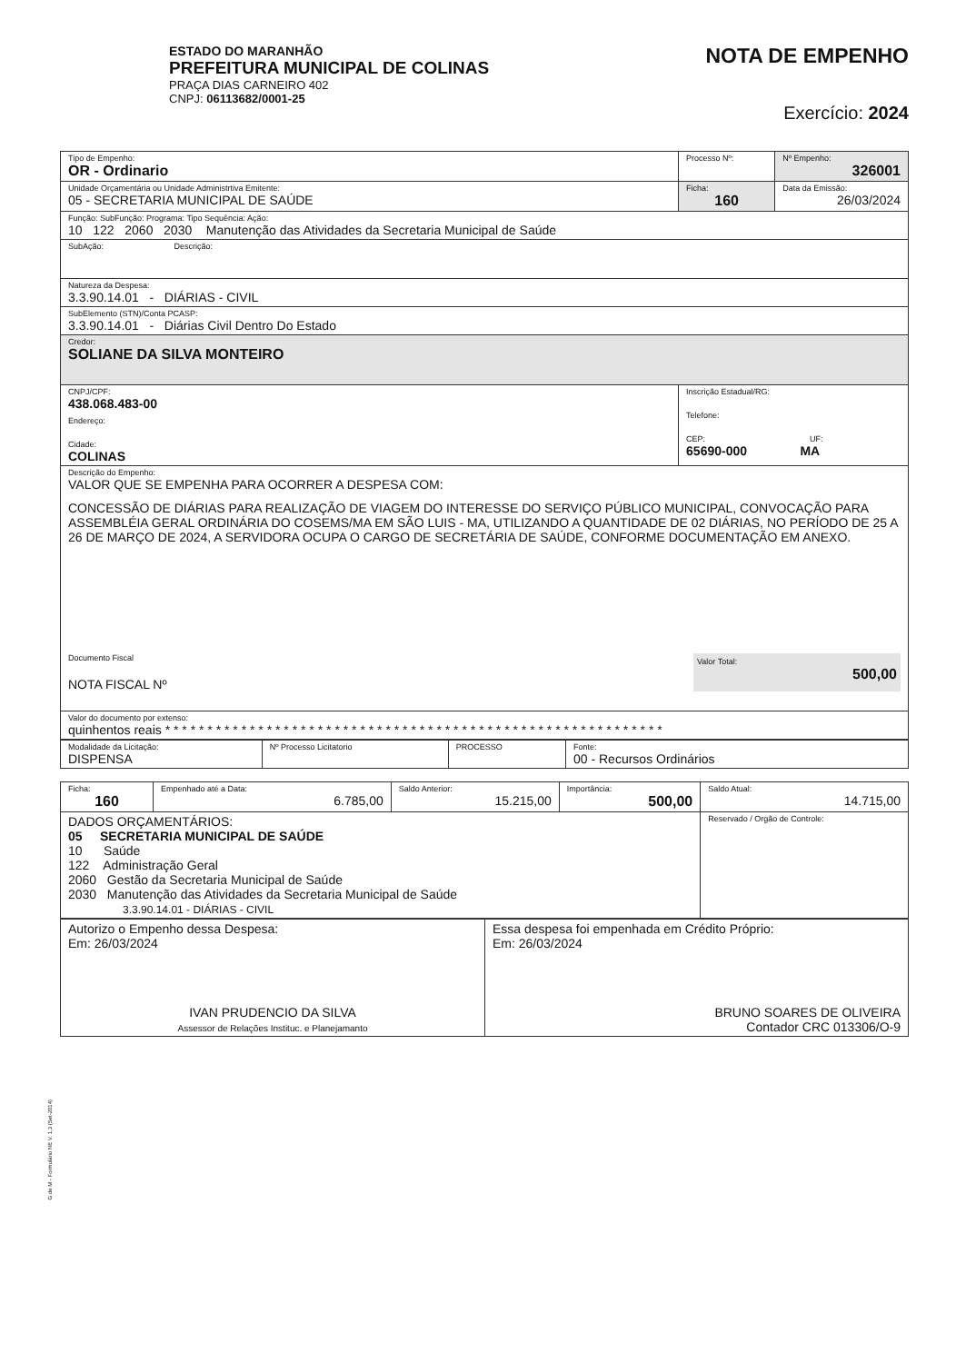ESTADO DO MARANHÃO
PREFEITURA MUNICIPAL DE COLINAS
PRAÇA DIAS CARNEIRO 402
CNPJ: 06113682/0001-25
NOTA DE EMPENHO
Exercício: 2024
| Tipo de Empenho: OR - Ordinario | Processo Nº: | Nº Empenho: 326001 |
| Unidade Orçamentária ou Unidade Administrtiva Emitente: 05 - SECRETARIA MUNICIPAL DE SAÚDE | Ficha: 160 | Data da Emissão: 26/03/2024 |
| Função: SubFunção: Programa: Tipo Sequência: Ação: 10 122 2060 2030 Manutenção das Atividades da Secretaria Municipal de Saúde | | |
| SubAção: Descrição: | | |
| Natureza da Despesa: 3.3.90.14.01 - DIÁRIAS - CIVIL | | |
| SubElemento (STN)/Conta PCASP: 3.3.90.14.01 - Diárias Civil Dentro Do Estado | | |
| Credor: SOLIANE DA SILVA MONTEIRO | | |
| CNPJ/CPF: 438.068.483-00 Endereço: Cidade: COLINAS | Inscrição Estadual/RG: Telefone: CEP: UF: 65690-000 MA | |
| Descrição do Empenho: VALOR QUE SE EMPENHA PARA OCORRER A DESPESA COM: CONCESSÃO DE DIÁRIAS PARA REALIZAÇÃO DE VIAGEM DO INTERESSE DO SERVIÇO PÚBLICO MUNICIPAL, CONVOCAÇÃO PARA ASSEMBLÉIA GERAL ORDINÁRIA DO COSEMS/MA EM SÃO LUIS - MA, UTILIZANDO A QUANTIDADE DE 02 DIÁRIAS, NO PERÍODO DE 25 A 26 DE MARÇO DE 2024, A SERVIDORA OCUPA O CARGO DE SECRETÁRIA DE SAÚDE, CONFORME DOCUMENTAÇÃO EM ANEXO. Documento Fiscal NOTA FISCAL Nº Valor Total: 500,00 | | |
| Valor do documento por extenso: quinhentos reais * * * * * * * * * * * * * * * * * * * * * * * * * * * * * * * * * * * * * * * * * * * * * * * * * * * * * * * * * * * | | |
| Modalidade da Licitação: DISPENSA | Nº Processo Licitatorio | PROCESSO | Fonte: 00 - Recursos Ordinários |
| Ficha: 160 | Empenhado até a Data: 6.785,00 | Saldo Anterior: 15.215,00 | Importância: 500,00 | Saldo Atual: 14.715,00 |
| DADOS ORÇAMENTÁRIOS: 05 SECRETARIA MUNICIPAL DE SAÚDE 10 Saúde 122 Administração Geral 2060 Gestão da Secretaria Municipal de Saúde 2030 Manutenção das Atividades da Secretaria Municipal de Saúde 3.3.90.14.01 - DIÁRIAS - CIVIL | | | | Reservado / Orgão de Controle: |
| Autorizo o Empenho dessa Despesa: Em: 26/03/2024 IVAN PRUDENCIO DA SILVA Assessor de Relações Instituc. e Planejamanto | Essa despesa foi empenhada em Crédito Próprio: Em: 26/03/2024 BRUNO SOARES DE OLIVEIRA Contador CRC 013306/O-9 |
G de M - Formulário NE V. 1.3 (Set-2014)